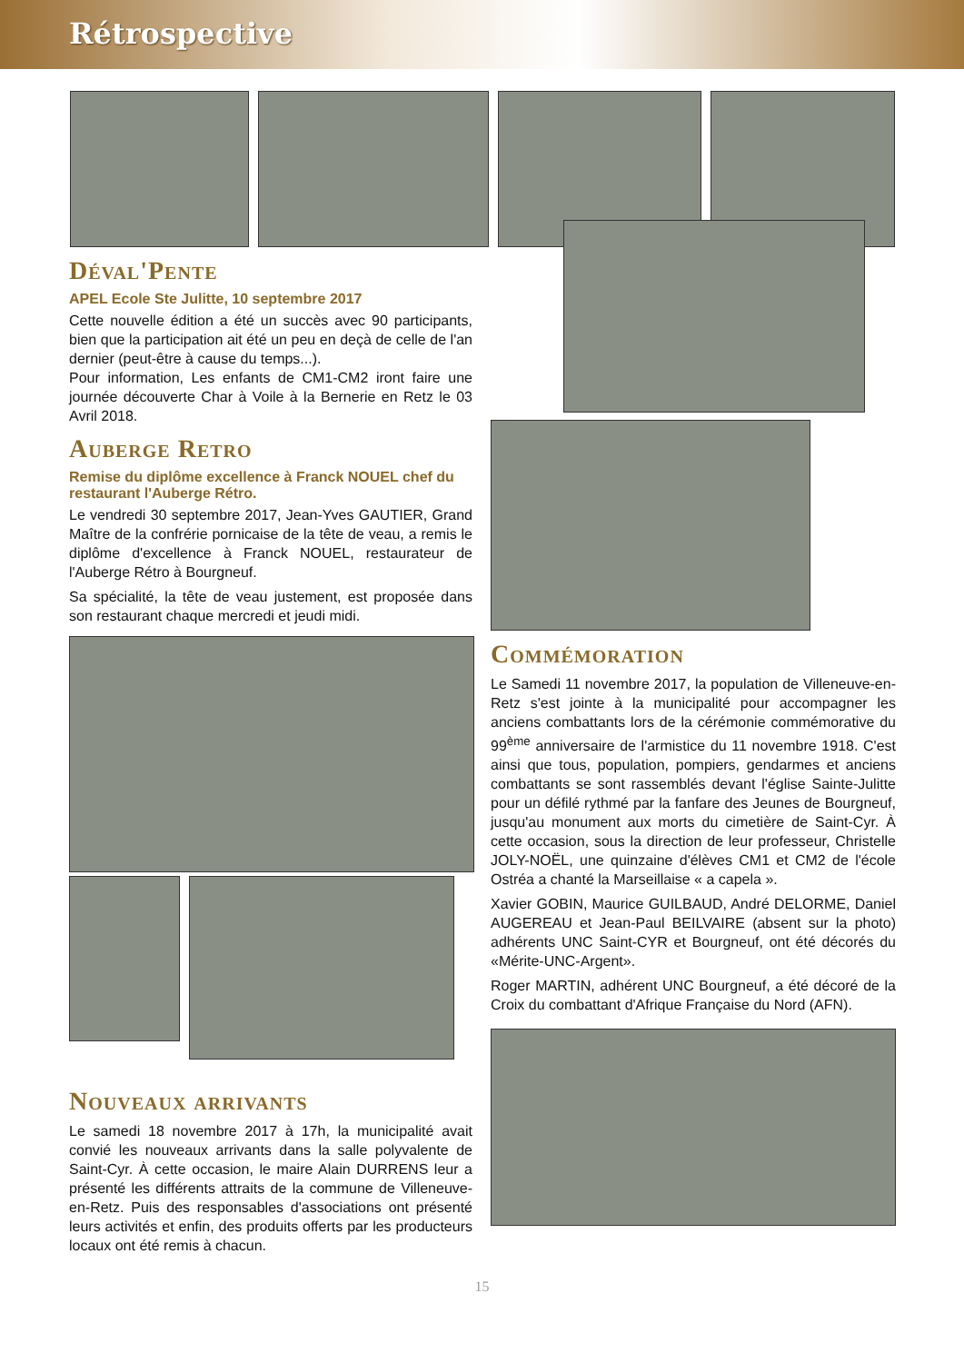Rétrospective
Déval'Pente
APEL Ecole Ste Julitte, 10 septembre 2017
Cette nouvelle édition a été un succès avec 90 participants, bien que la participation ait été un peu en deçà de celle de l'an dernier (peut-être à cause du temps...).
Pour information, Les enfants de CM1-CM2 iront faire une journée découverte Char à Voile à la Bernerie en Retz le 03 Avril 2018.
Auberge Retro
Remise du diplôme excellence à Franck NOUEL chef du restaurant l'Auberge Rétro.
Le vendredi 30 septembre 2017, Jean-Yves GAUTIER, Grand Maître de la confrérie pornicaise de la tête de veau, a remis le diplôme d'excellence à Franck NOUEL, restaurateur de l'Auberge Rétro à Bourgneuf.
Sa spécialité, la tête de veau justement, est proposée dans son restaurant chaque mercredi et jeudi midi.
Nouveaux arrivants
Le samedi 18 novembre 2017 à 17h, la municipalité avait convié les nouveaux arrivants dans la salle polyvalente de Saint-Cyr. À cette occasion, le maire Alain DURRENS leur a présenté les différents attraits de la commune de Villeneuve-en-Retz. Puis des responsables d'associations ont présenté leurs activités et enfin, des produits offerts par les producteurs locaux ont été remis à chacun.
Commémoration
Le Samedi 11 novembre 2017, la population de Villeneuve-en-Retz s'est jointe à la municipalité pour accompagner les anciens combattants lors de la cérémonie commémorative du 99<sup>ème</sup> anniversaire de l'armistice du 11 novembre 1918. C'est ainsi que tous, population, pompiers, gendarmes et anciens combattants se sont rassemblés devant l'église Sainte-Julitte pour un défilé rythmé par la fanfare des Jeunes de Bourgneuf, jusqu'au monument aux morts du cimetière de Saint-Cyr. À cette occasion, sous la direction de leur professeur, Christelle JOLY-NOËL, une quinzaine d'élèves CM1 et CM2 de l'école Ostréa a chanté la Marseillaise « a capela ».
Xavier GOBIN, Maurice GUILBAUD, André DELORME, Daniel AUGEREAU et Jean-Paul BEILVAIRE (absent sur la photo) adhérents UNC Saint-CYR et Bourgneuf, ont été décorés du «Mérite-UNC-Argent».
Roger MARTIN, adhérent UNC Bourgneuf, a été décoré de la Croix du combattant d'Afrique Française du Nord (AFN).
15